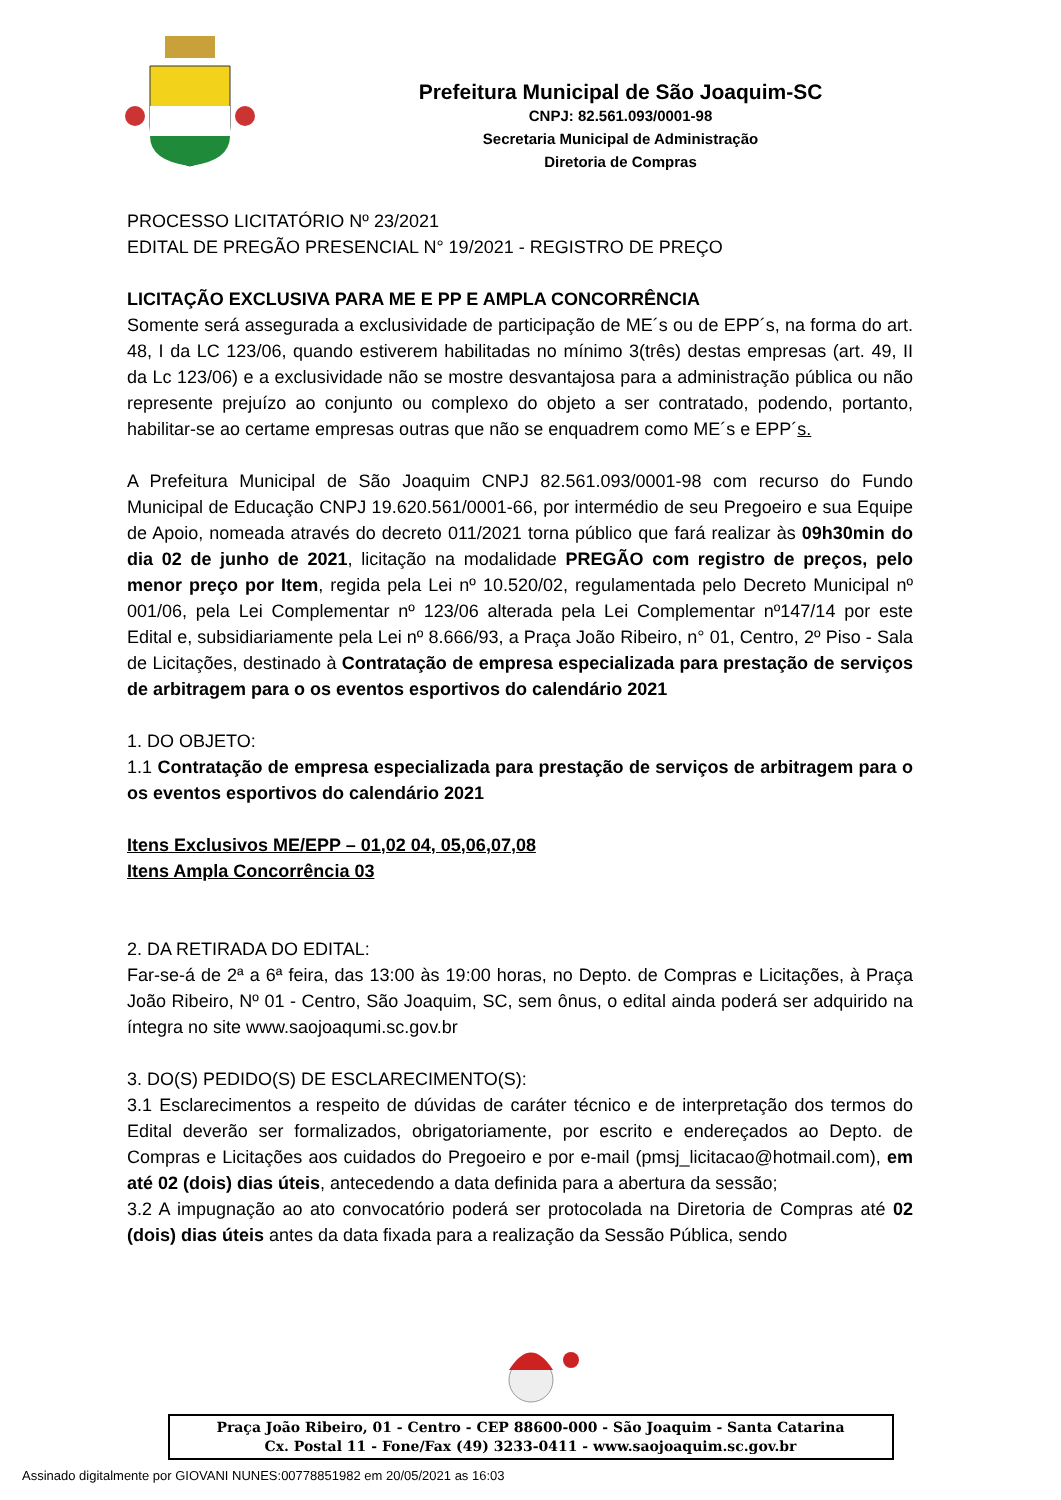Prefeitura Municipal de São Joaquim-SC
CNPJ: 82.561.093/0001-98
Secretaria Municipal de Administração
Diretoria de Compras
PROCESSO LICITATÓRIO Nº 23/2021
EDITAL DE PREGÃO PRESENCIAL N° 19/2021 - REGISTRO DE PREÇO
LICITAÇÃO EXCLUSIVA PARA ME E PP E AMPLA CONCORRÊNCIA
Somente será assegurada a exclusividade de participação de ME´s ou de EPP´s, na forma do art. 48, I da LC 123/06, quando estiverem habilitadas no mínimo 3(três) destas empresas (art. 49, II da Lc 123/06) e a exclusividade não se mostre desvantajosa para a administração pública ou não represente prejuízo ao conjunto ou complexo do objeto a ser contratado, podendo, portanto, habilitar-se ao certame empresas outras que não se enquadrem como ME´s e EPP´s.
A Prefeitura Municipal de São Joaquim CNPJ 82.561.093/0001-98 com recurso do Fundo Municipal de Educação CNPJ 19.620.561/0001-66, por intermédio de seu Pregoeiro e sua Equipe de Apoio, nomeada através do decreto 011/2021 torna público que fará realizar às 09h30min do dia 02 de junho de 2021, licitação na modalidade PREGÃO com registro de preços, pelo menor preço por Item, regida pela Lei nº 10.520/02, regulamentada pelo Decreto Municipal nº 001/06, pela Lei Complementar nº 123/06 alterada pela Lei Complementar nº147/14 por este Edital e, subsidiariamente pela Lei nº 8.666/93, a Praça João Ribeiro, n° 01, Centro, 2º Piso - Sala de Licitações, destinado à Contratação de empresa especializada para prestação de serviços de arbitragem para o os eventos esportivos do calendário 2021
1. DO OBJETO:
1.1 Contratação de empresa especializada para prestação de serviços de arbitragem para o os eventos esportivos do calendário 2021
Itens Exclusivos ME/EPP – 01,02 04, 05,06,07,08
Itens Ampla Concorrência 03
2. DA RETIRADA DO EDITAL:
Far-se-á de 2ª a 6ª feira, das 13:00 às 19:00 horas, no Depto. de Compras e Licitações, à Praça João Ribeiro, Nº 01 - Centro, São Joaquim, SC, sem ônus, o edital ainda poderá ser adquirido na íntegra no site www.saojoaqumi.sc.gov.br
3. DO(S) PEDIDO(S) DE ESCLARECIMENTO(S):
3.1 Esclarecimentos a respeito de dúvidas de caráter técnico e de interpretação dos termos do Edital deverão ser formalizados, obrigatoriamente, por escrito e endereçados ao Depto. de Compras e Licitações aos cuidados do Pregoeiro e por e-mail (pmsj_licitacao@hotmail.com), em até 02 (dois) dias úteis, antecedendo a data definida para a abertura da sessão;
3.2 A impugnação ao ato convocatório poderá ser protocolada na Diretoria de Compras até 02 (dois) dias úteis antes da data fixada para a realização da Sessão Pública, sendo
Praça João Ribeiro, 01 - Centro - CEP 88600-000 - São Joaquim - Santa Catarina
Cx. Postal 11 - Fone/Fax (49) 3233-0411 - www.saojoaquim.sc.gov.br
Assinado digitalmente por GIOVANI NUNES:00778851982 em 20/05/2021 as 16:03